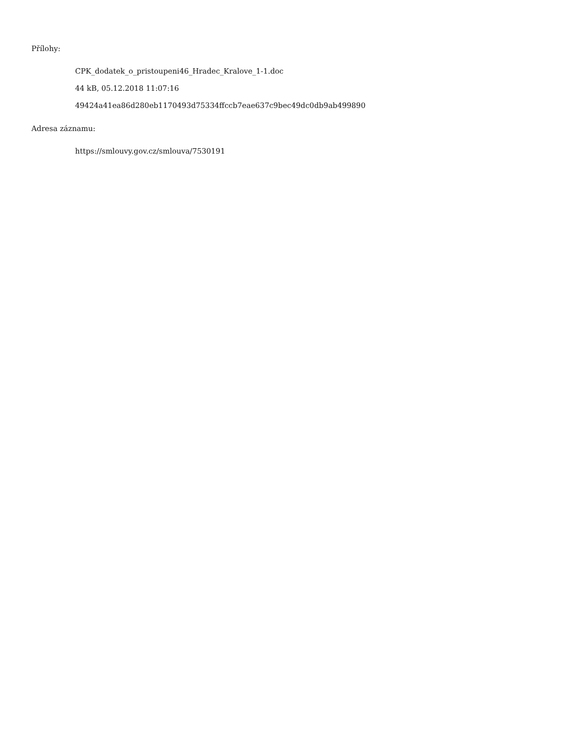Přílohy:
CPK_dodatek_o_pristoupeni46_Hradec_Kralove_1-1.doc
44 kB, 05.12.2018 11:07:16
49424a41ea86d280eb1170493d75334ffccb7eae637c9bec49dc0db9ab499890
Adresa záznamu:
https://smlouvy.gov.cz/smlouva/7530191